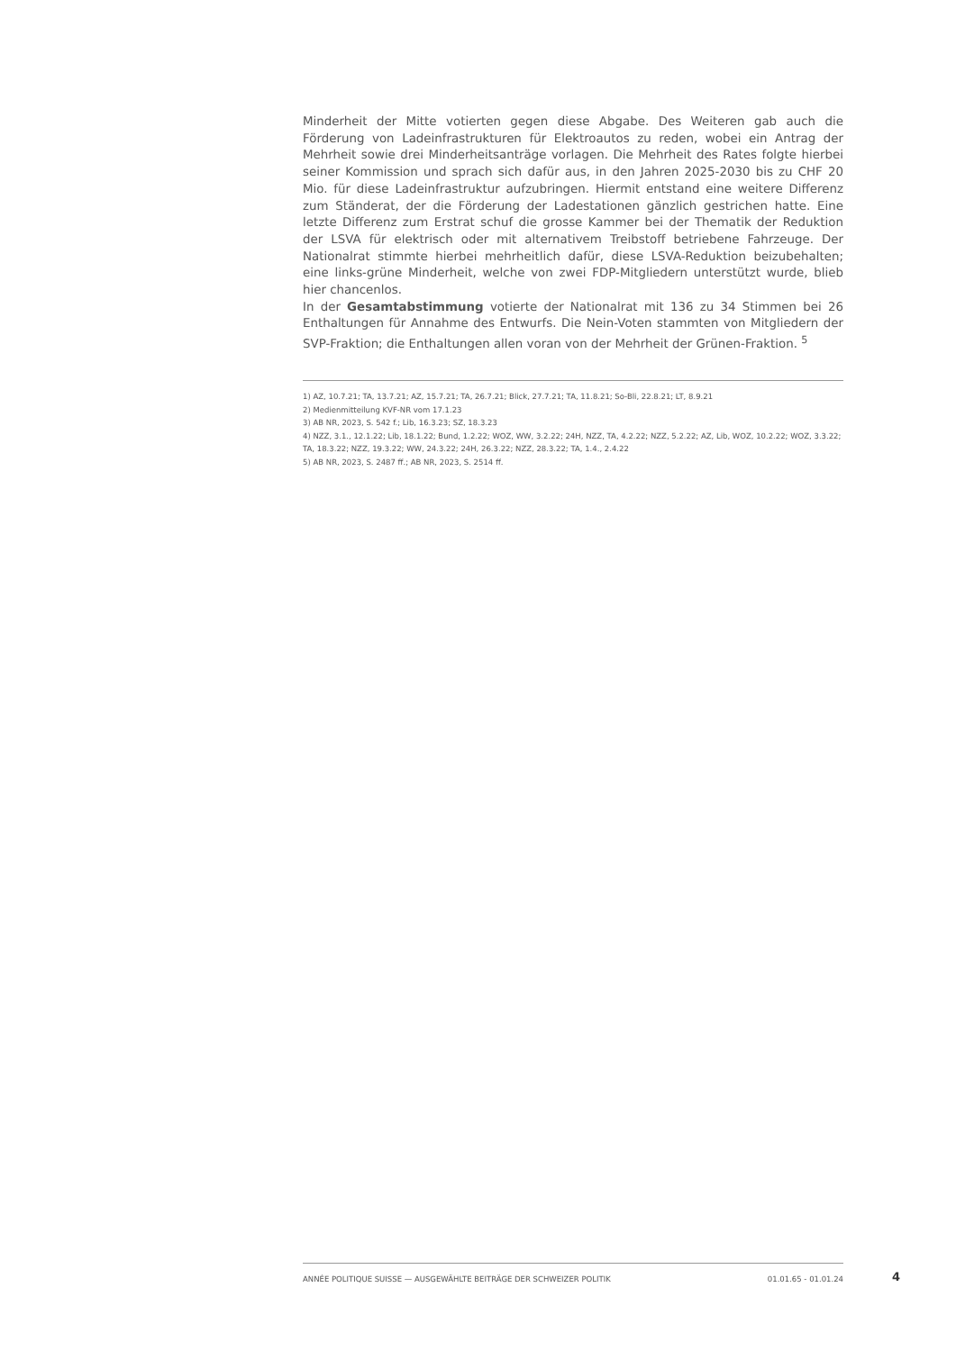Minderheit der Mitte votierten gegen diese Abgabe. Des Weiteren gab auch die Förderung von Ladeinfrastrukturen für Elektroautos zu reden, wobei ein Antrag der Mehrheit sowie drei Minderheitsanträge vorlagen. Die Mehrheit des Rates folgte hierbei seiner Kommission und sprach sich dafür aus, in den Jahren 2025-2030 bis zu CHF 20 Mio. für diese Ladeinfrastruktur aufzubringen. Hiermit entstand eine weitere Differenz zum Ständerat, der die Förderung der Ladestationen gänzlich gestrichen hatte. Eine letzte Differenz zum Erstrat schuf die grosse Kammer bei der Thematik der Reduktion der LSVA für elektrisch oder mit alternativem Treibstoff betriebene Fahrzeuge. Der Nationalrat stimmte hierbei mehrheitlich dafür, diese LSVA-Reduktion beizubehalten; eine links-grüne Minderheit, welche von zwei FDP-Mitgliedern unterstützt wurde, blieb hier chancenlos.
In der Gesamtabstimmung votierte der Nationalrat mit 136 zu 34 Stimmen bei 26 Enthaltungen für Annahme des Entwurfs. Die Nein-Voten stammten von Mitgliedern der SVP-Fraktion; die Enthaltungen allen voran von der Mehrheit der Grünen-Fraktion. <sup>5</sup>
1) AZ, 10.7.21; TA, 13.7.21; AZ, 15.7.21; TA, 26.7.21; Blick, 27.7.21; TA, 11.8.21; So-Bli, 22.8.21; LT, 8.9.21
2) Medienmitteilung KVF-NR vom 17.1.23
3) AB NR, 2023, S. 542 f.; Lib, 16.3.23; SZ, 18.3.23
4) NZZ, 3.1., 12.1.22; Lib, 18.1.22; Bund, 1.2.22; WOZ, WW, 3.2.22; 24H, NZZ, TA, 4.2.22; NZZ, 5.2.22; AZ, Lib, WOZ, 10.2.22; WOZ, 3.3.22; TA, 18.3.22; NZZ, 19.3.22; WW, 24.3.22; 24H, 26.3.22; NZZ, 28.3.22; TA, 1.4., 2.4.22
5) AB NR, 2023, S. 2487 ff.; AB NR, 2023, S. 2514 ff.
ANNÉE POLITIQUE SUISSE — AUSGEWÄHLTE BEITRÄGE DER SCHWEIZER POLITIK 01.01.65 - 01.01.24
4